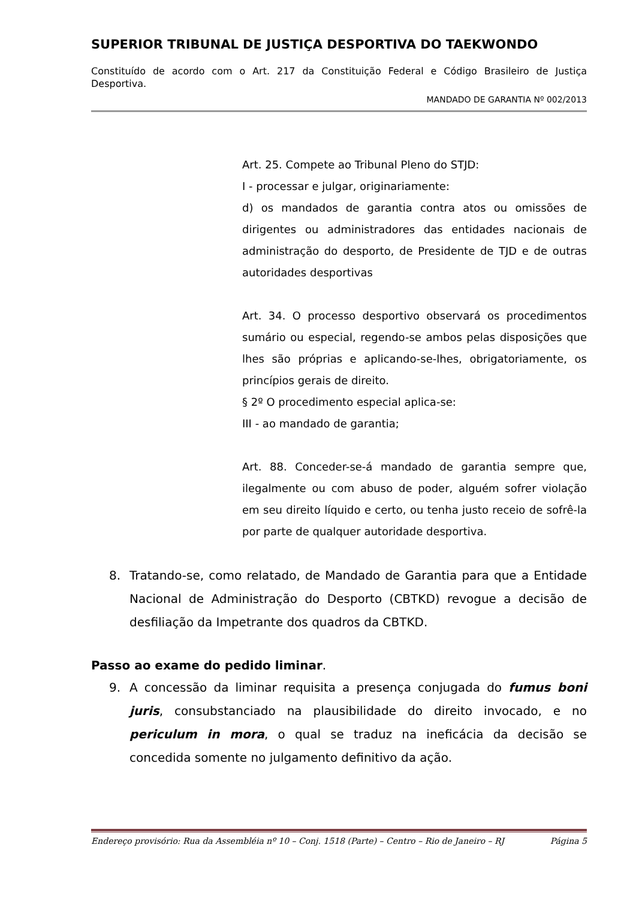SUPERIOR TRIBUNAL DE JUSTIÇA DESPORTIVA DO TAEKWONDO
Constituído de acordo com o Art. 217 da Constituição Federal e Código Brasileiro de Justiça Desportiva.
MANDADO DE GARANTIA Nº 002/2013
Art. 25. Compete ao Tribunal Pleno do STJD:
I - processar e julgar, originariamente:
d) os mandados de garantia contra atos ou omissões de dirigentes ou administradores das entidades nacionais de administração do desporto, de Presidente de TJD e de outras autoridades desportivas
Art. 34. O processo desportivo observará os procedimentos sumário ou especial, regendo-se ambos pelas disposições que lhes são próprias e aplicando-se-lhes, obrigatoriamente, os princípios gerais de direito.
§ 2º O procedimento especial aplica-se:
III - ao mandado de garantia;
Art. 88. Conceder-se-á mandado de garantia sempre que, ilegalmente ou com abuso de poder, alguém sofrer violação em seu direito líquido e certo, ou tenha justo receio de sofrê-la por parte de qualquer autoridade desportiva.
8. Tratando-se, como relatado, de Mandado de Garantia para que a Entidade Nacional de Administração do Desporto (CBTKD) revogue a decisão de desfiliação da Impetrante dos quadros da CBTKD.
Passo ao exame do pedido liminar.
9. A concessão da liminar requisita a presença conjugada do fumus boni juris, consubstanciado na plausibilidade do direito invocado, e no periculum in mora, o qual se traduz na ineficácia da decisão se concedida somente no julgamento definitivo da ação.
Endereço provisório: Rua da Assembléia nº 10 – Conj. 1518 (Parte) – Centro – Rio de Janeiro – RJ Página 5